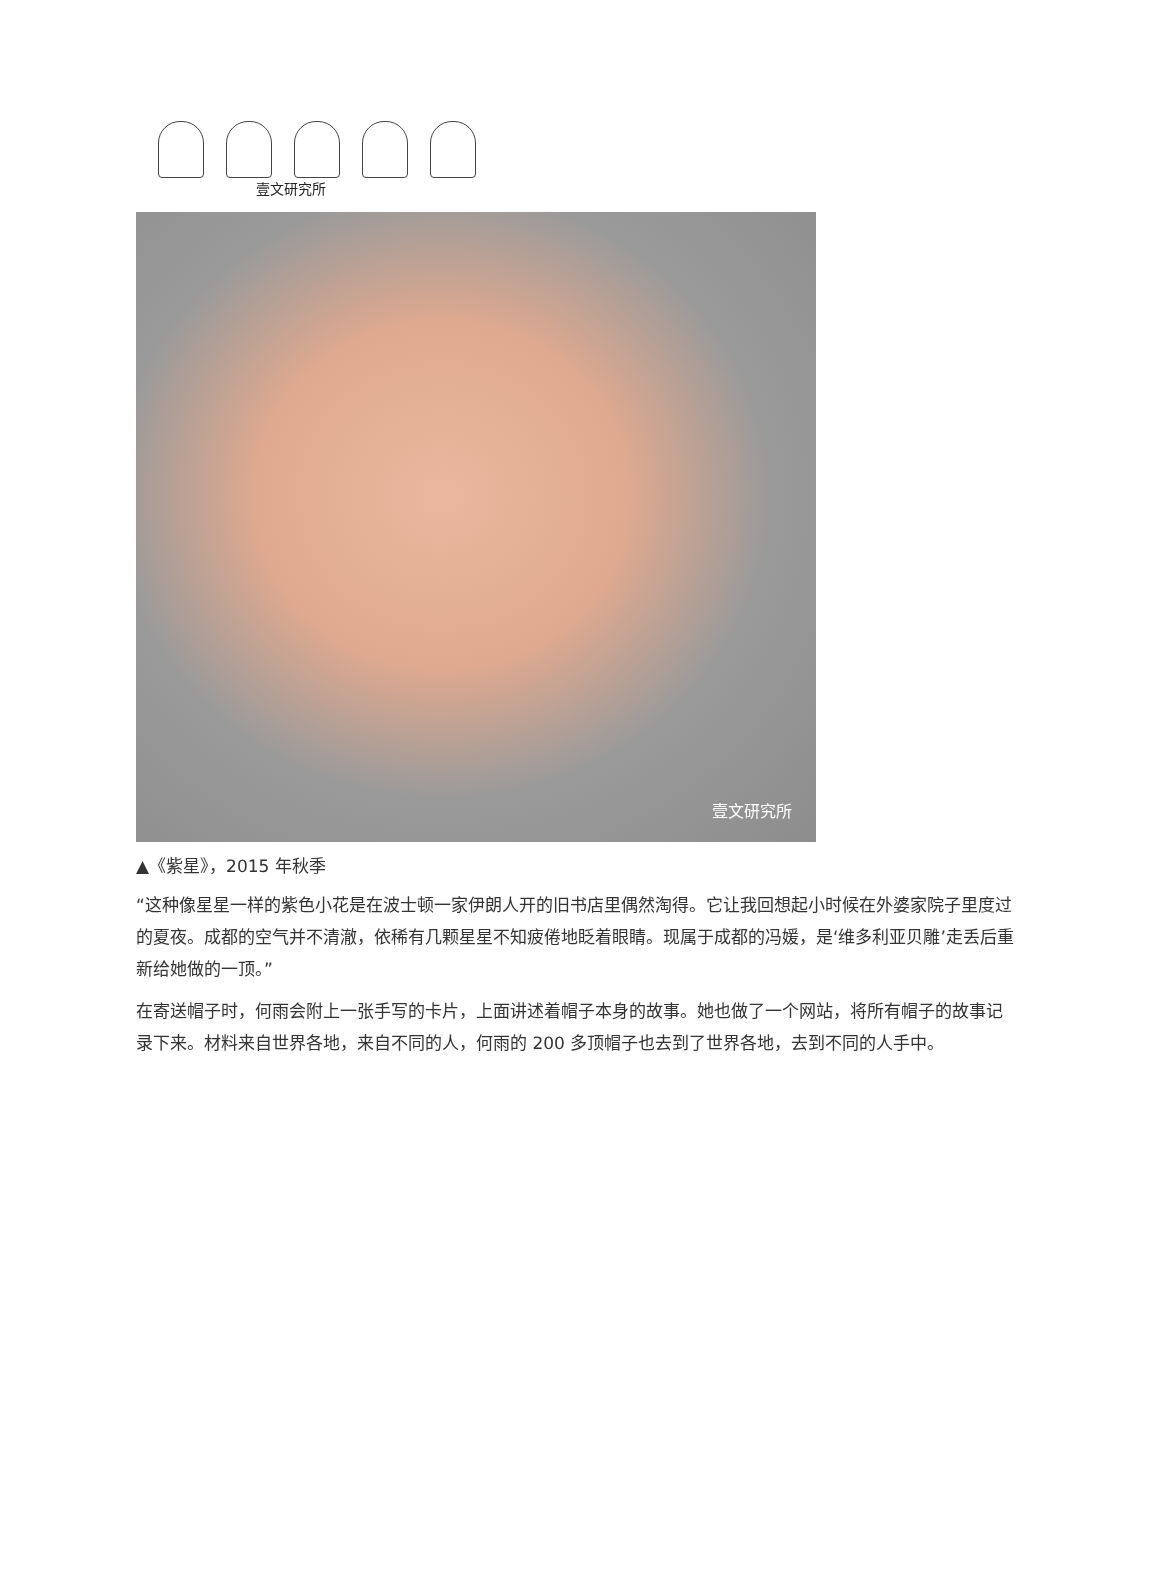壹文研究所
壹文研究所
▲《紫星》，2015 年秋季
“这种像星星一样的紫色小花是在波士顿一家伊朗人开的旧书店里偶然淘得。它让我回想起小时候在外婆家院子里度过的夏夜。成都的空气并不清澈，依稀有几颗星星不知疲倦地眨着眼睛。现属于成都的冯媛，是‘维多利亚贝雕’走丢后重新给她做的一顶。”
在寄送帽子时，何雨会附上一张手写的卡片，上面讲述着帽子本身的故事。她也做了一个网站，将所有帽子的故事记录下来。材料来自世界各地，来自不同的人，何雨的 200 多顶帽子也去到了世界各地，去到不同的人手中。